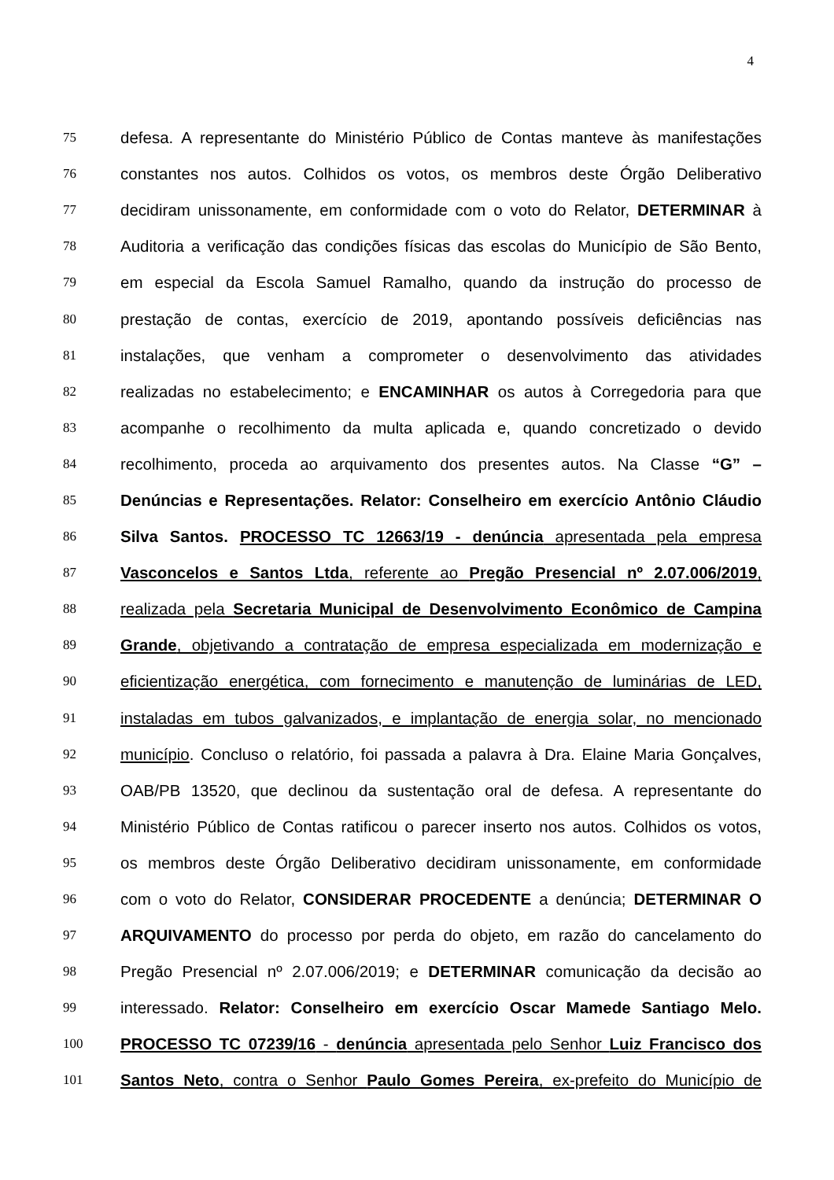4
75 defesa. A representante do Ministério Público de Contas manteve às manifestações
76 constantes nos autos. Colhidos os votos, os membros deste Órgão Deliberativo
77 decidiram unissonamente, em conformidade com o voto do Relator, DETERMINAR à
78 Auditoria a verificação das condições físicas das escolas do Município de São Bento,
79 em especial da Escola Samuel Ramalho, quando da instrução do processo de
80 prestação de contas, exercício de 2019, apontando possíveis deficiências nas
81 instalações, que venham a comprometer o desenvolvimento das atividades
82 realizadas no estabelecimento; e ENCAMINHAR os autos à Corregedoria para que
83 acompanhe o recolhimento da multa aplicada e, quando concretizado o devido
84 recolhimento, proceda ao arquivamento dos presentes autos. Na Classe “G” –
85 Denúncias e Representações. Relator: Conselheiro em exercício Antônio Cláudio
86 Silva Santos. PROCESSO TC 12663/19 - denúncia apresentada pela empresa
87 Vasconcelos e Santos Ltda, referente ao Pregão Presencial nº 2.07.006/2019,
88 realizada pela Secretaria Municipal de Desenvolvimento Econômico de Campina
89 Grande, objetivando a contratação de empresa especializada em modernização e
90 eficientização energética, com fornecimento e manutenção de luminárias de LED,
91 instaladas em tubos galvanizados, e implantação de energia solar, no mencionado
92 município. Concluso o relatório, foi passada a palavra à Dra. Elaine Maria Gonçalves,
93 OAB/PB 13520, que declinou da sustentação oral de defesa. A representante do
94 Ministério Público de Contas ratificou o parecer inserto nos autos. Colhidos os votos,
95 os membros deste Órgão Deliberativo decidiram unissonamente, em conformidade
96 com o voto do Relator, CONSIDERAR PROCEDENTE a denúncia; DETERMINAR O
97 ARQUIVAMENTO do processo por perda do objeto, em razão do cancelamento do
98 Pregão Presencial nº 2.07.006/2019; e DETERMINAR comunicação da decisão ao
99 interessado. Relator: Conselheiro em exercício Oscar Mamede Santiago Melo.
100 PROCESSO TC 07239/16 - denúncia apresentada pelo Senhor Luiz Francisco dos
101 Santos Neto, contra o Senhor Paulo Gomes Pereira, ex-prefeito do Município de